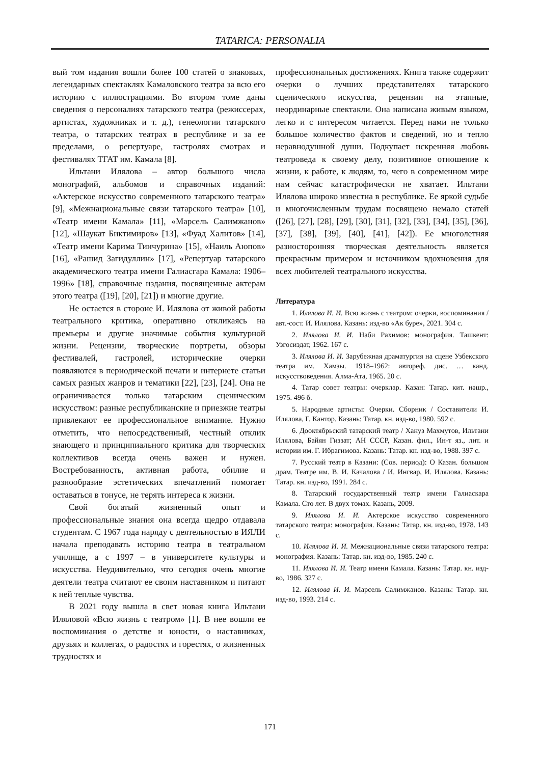TATARICA: PERSONALIA
вый том издания вошли более 100 статей о знаковых, легендарных спектаклях Камаловского театра за всю его историю с иллюстрациями. Во втором томе даны сведения о персоналиях татарского театра (режиссерах, артистах, художниках и т. д.), генеологии татарского театра, о татарских театрах в республике и за ее пределами, о репертуаре, гастролях смотрах и фестивалях ТГАТ им. Камала [8].
Ильтани Илялова – автор большого числа монографий, альбомов и справочных изданий: «Актерское искусство современного татарского театра» [9], «Межнациональные связи татарского театра» [10], «Театр имени Камала» [11], «Марсель Салимжанов» [12], «Шаукат Биктимиров» [13], «Фуад Халитов» [14], «Театр имени Карима Тинчурина» [15], «Наиль Аюпов» [16], «Рашид Загидуллин» [17], «Репертуар татарского академического театра имени Галиасгара Камала: 1906–1996» [18], справочные издания, посвященные актерам этого театра ([19], [20], [21]) и многие другие.
Не остается в стороне И. Илялова от живой работы театрального критика, оперативно откликаясь на премьеры и другие значимые события культурной жизни. Рецензии, творческие портреты, обзоры фестивалей, гастролей, исторические очерки появляются в периодической печати и интернете статьи самых разных жанров и тематики [22], [23], [24]. Она не ограничивается только татарским сценическим искусством: разные республиканские и приезжие театры привлекают ее профессиональное внимание. Нужно отметить, что непосредственный, честный отклик знающего и принципиального критика для творческих коллективов всегда очень важен и нужен. Востребованность, активная работа, обилие и разнообразие эстетических впечатлений помогает оставаться в тонусе, не терять интереса к жизни.
Свой богатый жизненный опыт и профессиональные знания она всегда щедро отдавала студентам. С 1967 года наряду с деятельностью в ИЯЛИ начала преподавать историю театра в театральном училище, а с 1997 – в университете культуры и искусства. Неудивительно, что сегодня очень многие деятели театра считают ее своим наставником и питают к ней теплые чувства.
В 2021 году вышла в свет новая книга Ильтани Иляловой «Всю жизнь с театром» [1]. В нее вошли ее воспоминания о детстве и юности, о наставниках, друзьях и коллегах, о радостях и горестях, о жизненных трудностях и
профессиональных достижениях. Книга также содержит очерки о лучших представителях татарского сценического искусства, рецензии на этапные, неординарные спектакли. Она написана живым языком, легко и с интересом читается. Перед нами не только большое количество фактов и сведений, но и тепло неравнодушной души. Подкупает искренняя любовь театроведа к своему делу, позитивное отношение к жизни, к работе, к людям, то, чего в современном мире нам сейчас катастрофически не хватает. Ильтани Илялова широко известна в республике. Ее яркой судьбе и многочисленным трудам посвящено немало статей ([26], [27], [28], [29], [30], [31], [32], [33], [34], [35], [36], [37], [38], [39], [40], [41], [42]). Ее многолетняя разносторонняя творческая деятельность является прекрасным примером и источником вдохновения для всех любителей театрального искусства.
Литература
1. Илялова И. И. Всю жизнь с театром: очерки, воспоминания / авт.-сост. И. Илялова. Казань: изд-во «Ак буре», 2021. 304 с.
2. Илялова И. И. Наби Рахимов: монография. Ташкент: Узгосиздат, 1962. 167 с.
3. Илялова И. И. Зарубежная драматургия на сцене Узбекского театра им. Хамзы. 1918–1962: автореф. дис. … канд. искусствоведения. Алма-Ата, 1965. 20 с.
4. Татар совет театры: очерклар. Казан: Татар. кит. нәшр., 1975. 496 б.
5. Народные артисты: Очерки. Сборник / Составители И. Илялова, Г. Кантор. Казань: Татар. кн. изд-во, 1980. 592 с.
6. Дооктябрьский татарский театр / Хануз Махмутов, Ильтани Илялова, Байян Гиззат; АН СССР, Казан. фил., Ин-т яз., лит. и истории им. Г. Ибрагимова. Казань: Татар. кн. изд-во, 1988. 397 с.
7. Русский театр в Казани: (Сов. период): О Казан. большом драм. Театре им. В. И. Качалова / И. Ингвар, И. Илялова. Казань: Татар. кн. изд-во, 1991. 284 с.
8. Татарский государственный театр имени Галиаскара Камала. Сто лет. В двух томах. Казань, 2009.
9. Илялова И. И. Актерское искусство современного татарского театра: монография. Казань: Татар. кн. изд-во, 1978. 143 с.
10. Илялова И. И. Межнациональные связи татарского театра: монография. Казань: Татар. кн. изд-во, 1985. 240 с.
11. Илялова И. И. Театр имени Камала. Казань: Татар. кн. изд-во, 1986. 327 с.
12. Илялова И. И. Марсель Салимжанов. Казань: Татар. кн. изд-во, 1993. 214 с.
171